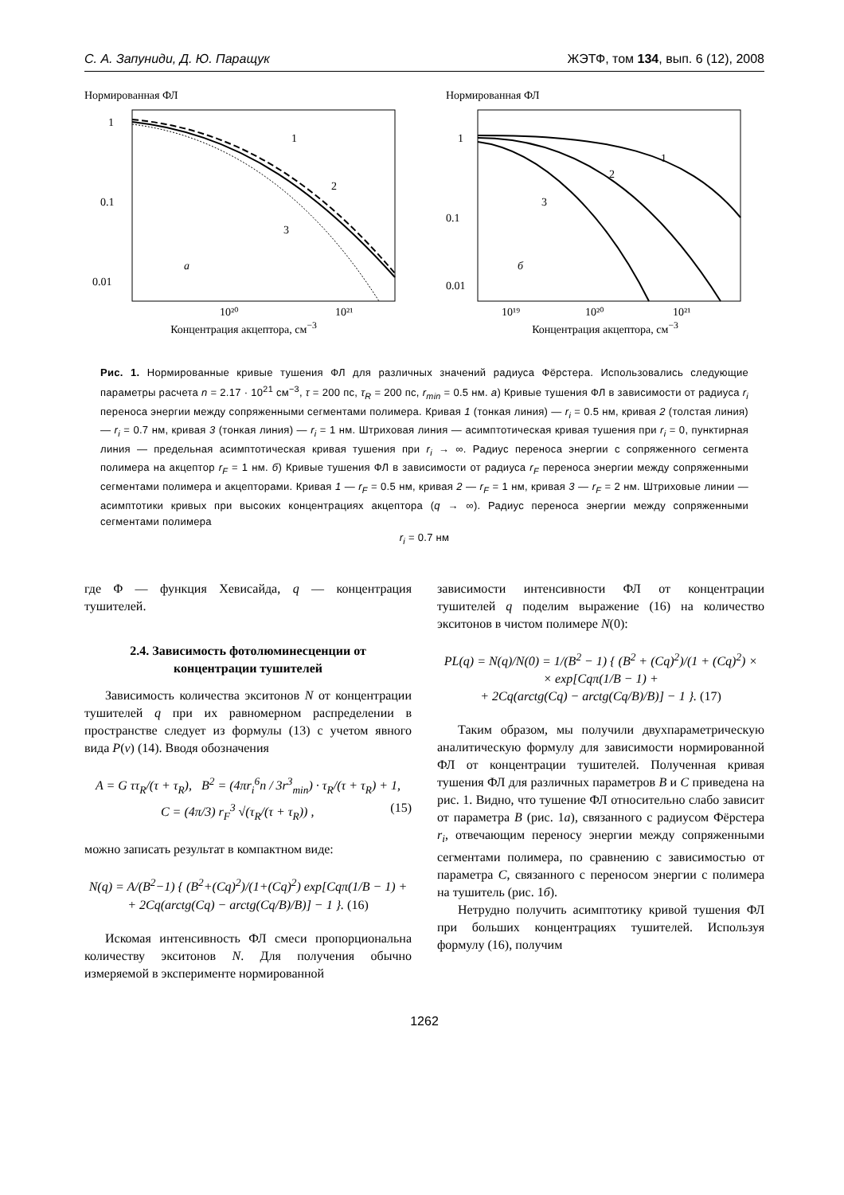С. А. Запуниди, Д. Ю. Паращук ЖЭТФ, том 134, вып. 6 (12), 2008
Нормированная ФЛ
1
0.1
0.01
a
1
2
3
10²⁰
10²¹
Концентрация акцептора, см<sup>−3</sup>
Нормированная ФЛ
1
0.1
0.01
б
1
2
3
10¹⁹
10²⁰
10²¹
Концентрация акцептора, см<sup>−3</sup>
Рис. 1. Нормированные кривые тушения ФЛ для различных значений радиуса Фёрстера. Использовались следующие параметры расчета n = 2.17 · 10<sup>21</sup> см<sup>−3</sup>, τ = 200 пс, τ<sub>R</sub> = 200 пс, r<sub>min</sub> = 0.5 нм. а) Кривые тушения ФЛ в зависимости от радиуса r<sub>i</sub> переноса энергии между сопряженными сегментами полимера. Кривая 1 (тонкая линия) — r<sub>i</sub> = 0.5 нм, кривая 2 (толстая линия) — r<sub>i</sub> = 0.7 нм, кривая 3 (тонкая линия) — r<sub>i</sub> = 1 нм. Штриховая линия — асимптотическая кривая тушения при r<sub>i</sub> = 0, пунктирная линия — предельная асимптотическая кривая тушения при r<sub>i</sub> → ∞. Радиус переноса энергии с сопряженного сегмента полимера на акцептор r<sub>F</sub> = 1 нм. б) Кривые тушения ФЛ в зависимости от радиуса r<sub>F</sub> переноса энергии между сопряженными сегментами полимера и акцепторами. Кривая 1 — r<sub>F</sub> = 0.5 нм, кривая 2 — r<sub>F</sub> = 1 нм, кривая 3 — r<sub>F</sub> = 2 нм. Штриховые линии — асимптотики кривых при высоких концентрациях акцептора (q → ∞). Радиус переноса энергии между сопряженными сегментами полимера
r<sub>i</sub> = 0.7 нм
где Φ — функция Хевисайда, q — концентрация тушителей.
2.4. Зависимость фотолюминесценции от концентрации тушителей
Зависимость количества экситонов N от концентрации тушителей q при их равномерном распределении в пространстве следует из формулы (13) с учетом явного вида P(ν) (14). Вводя обозначения
A = G ττ<sub>R</sub>/(τ + τ<sub>R</sub>), B<sup>2</sup> = (4πr<sub>i</sub><sup>6</sup>n / 3r<sup>3</sup><sub>min</sub>) · τ<sub>R</sub>/(τ + τ<sub>R</sub>) + 1,
C = (4π/3) r<sub>F</sub><sup>3</sup> √(τ<sub>R</sub>/(τ + τ<sub>R</sub>)) , (15)
можно записать результат в компактном виде:
N(q) = A/(B<sup>2</sup>−1) { (B<sup>2</sup>+(Cq)<sup>2</sup>)/(1+(Cq)<sup>2</sup>) exp[Cqπ(1/B − 1) +
+ 2Cq(arctg(Cq) − arctg(Cq/B)/B)] − 1 }. (16)
Искомая интенсивность ФЛ смеси пропорциональна количеству экситонов N. Для получения обычно измеряемой в эксперименте нормированной
зависимости интенсивности ФЛ от концентрации тушителей q поделим выражение (16) на количество экситонов в чистом полимере N(0):
PL(q) = N(q)/N(0) = 1/(B<sup>2</sup> − 1) { (B<sup>2</sup> + (Cq)<sup>2</sup>)/(1 + (Cq)<sup>2</sup>) ×
× exp[Cqπ(1/B − 1) +
+ 2Cq(arctg(Cq) − arctg(Cq/B)/B)] − 1 }. (17)
Таким образом, мы получили двухпараметрическую аналитическую формулу для зависимости нормированной ФЛ от концентрации тушителей. Полученная кривая тушения ФЛ для различных параметров B и C приведена на рис. 1. Видно, что тушение ФЛ относительно слабо зависит от параметра B (рис. 1а), связанного с радиусом Фёрстера r<sub>i</sub>, отвечающим переносу энергии между сопряженными сегментами полимера, по сравнению с зависимостью от параметра C, связанного с переносом энергии с полимера на тушитель (рис. 1б).
Нетрудно получить асимптотику кривой тушения ФЛ при больших концентрациях тушителей. Используя формулу (16), получим
1262